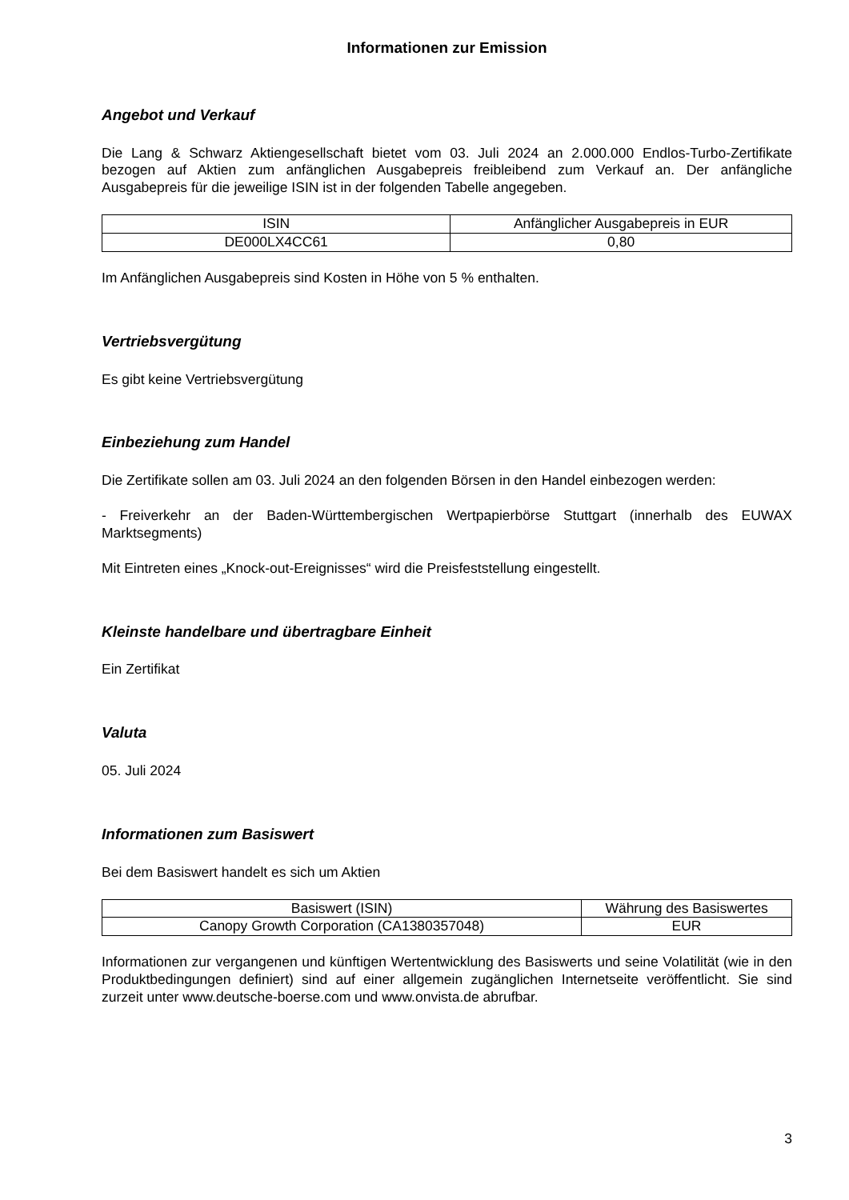Informationen zur Emission
Angebot und Verkauf
Die Lang & Schwarz Aktiengesellschaft bietet vom 03. Juli 2024 an 2.000.000 Endlos-Turbo-Zertifikate bezogen auf Aktien zum anfänglichen Ausgabepreis freibleibend zum Verkauf an. Der anfängliche Ausgabepreis für die jeweilige ISIN ist in der folgenden Tabelle angegeben.
| ISIN | Anfänglicher Ausgabepreis in EUR |
| --- | --- |
| DE000LX4CC61 | 0,80 |
Im Anfänglichen Ausgabepreis sind Kosten in Höhe von 5 % enthalten.
Vertriebsvergütung
Es gibt keine Vertriebsvergütung
Einbeziehung zum Handel
Die Zertifikate sollen am 03. Juli 2024 an den folgenden Börsen in den Handel einbezogen werden:
- Freiverkehr an der Baden-Württembergischen Wertpapierbörse Stuttgart (innerhalb des EUWAX Marktsegments)
Mit Eintreten eines „Knock-out-Ereignisses“ wird die Preisfeststellung eingestellt.
Kleinste handelbare und übertragbare Einheit
Ein Zertifikat
Valuta
05. Juli 2024
Informationen zum Basiswert
Bei dem Basiswert handelt es sich um Aktien
| Basiswert (ISIN) | Währung des Basiswertes |
| --- | --- |
| Canopy Growth Corporation (CA1380357048) | EUR |
Informationen zur vergangenen und künftigen Wertentwicklung des Basiswerts und seine Volatilität (wie in den Produktbedingungen definiert) sind auf einer allgemein zugänglichen Internetseite veröffentlicht. Sie sind zurzeit unter www.deutsche-boerse.com und www.onvista.de abrufbar.
3